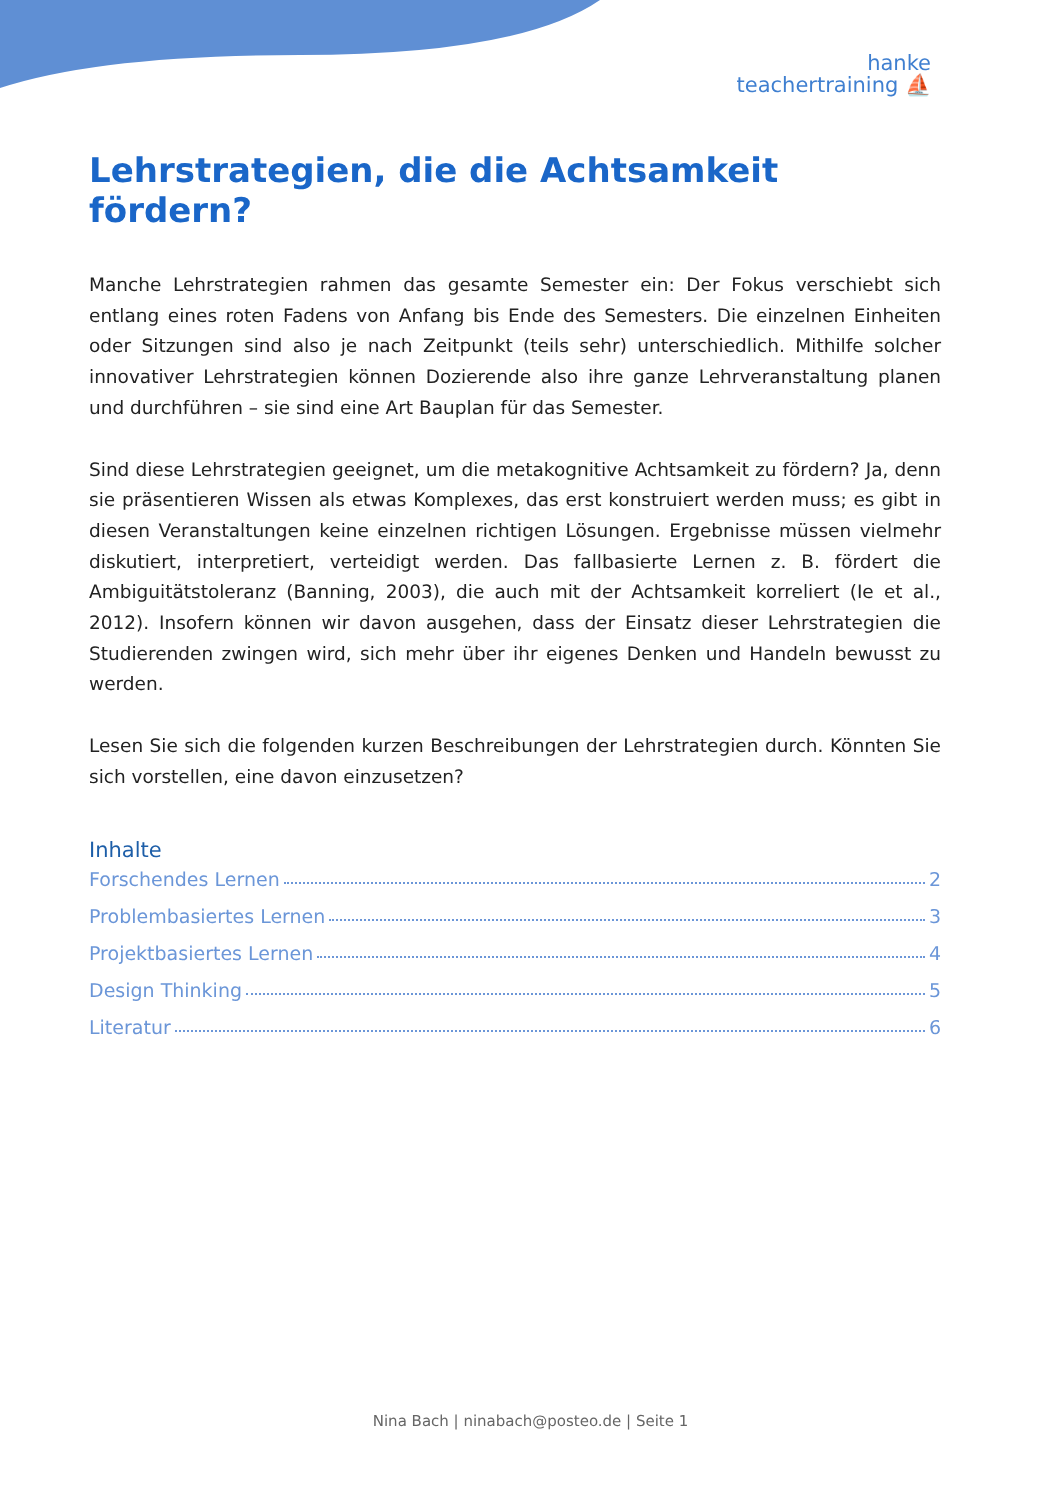hanke
teachertraining ⛵
Lehrstrategien, die die Achtsamkeit fördern?
Manche Lehrstrategien rahmen das gesamte Semester ein: Der Fokus verschiebt sich entlang eines roten Fadens von Anfang bis Ende des Semesters. Die einzelnen Einheiten oder Sitzungen sind also je nach Zeitpunkt (teils sehr) unterschiedlich. Mithilfe solcher innovativer Lehrstrategien können Dozierende also ihre ganze Lehrveranstaltung planen und durchführen – sie sind eine Art Bauplan für das Semester.
Sind diese Lehrstrategien geeignet, um die metakognitive Achtsamkeit zu fördern? Ja, denn sie präsentieren Wissen als etwas Komplexes, das erst konstruiert werden muss; es gibt in diesen Veranstaltungen keine einzelnen richtigen Lösungen. Ergebnisse müssen vielmehr diskutiert, interpretiert, verteidigt werden. Das fallbasierte Lernen z. B. fördert die Ambiguitätstoleranz (Banning, 2003), die auch mit der Achtsamkeit korreliert (Ie et al., 2012). Insofern können wir davon ausgehen, dass der Einsatz dieser Lehrstrategien die Studierenden zwingen wird, sich mehr über ihr eigenes Denken und Handeln bewusst zu werden.
Lesen Sie sich die folgenden kurzen Beschreibungen der Lehrstrategien durch. Könnten Sie sich vorstellen, eine davon einzusetzen?
Inhalte
Forschendes Lernen 2
Problembasiertes Lernen 3
Projektbasiertes Lernen 4
Design Thinking 5
Literatur 6
Nina Bach | ninabach@posteo.de | Seite 1